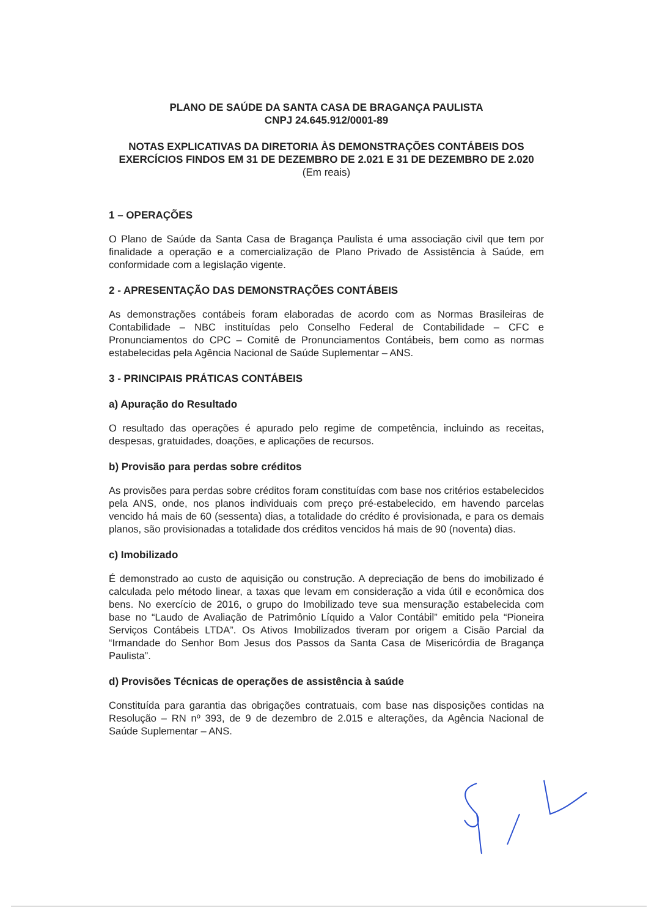PLANO DE SAÚDE DA SANTA CASA DE BRAGANÇA PAULISTA
CNPJ 24.645.912/0001-89
NOTAS EXPLICATIVAS DA DIRETORIA ÀS DEMONSTRAÇÕES CONTÁBEIS DOS EXERCÍCIOS FINDOS EM 31 DE DEZEMBRO DE 2.021 E 31 DE DEZEMBRO DE 2.020
(Em reais)
1 – OPERAÇÕES
O Plano de Saúde da Santa Casa de Bragança Paulista é uma associação civil que tem por finalidade a operação e a comercialização de Plano Privado de Assistência à Saúde, em conformidade com a legislação vigente.
2 - APRESENTAÇÃO DAS DEMONSTRAÇÕES CONTÁBEIS
As demonstrações contábeis foram elaboradas de acordo com as Normas Brasileiras de Contabilidade – NBC instituídas pelo Conselho Federal de Contabilidade – CFC e Pronunciamentos do CPC – Comitê de Pronunciamentos Contábeis, bem como as normas estabelecidas pela Agência Nacional de Saúde Suplementar – ANS.
3 - PRINCIPAIS PRÁTICAS CONTÁBEIS
a) Apuração do Resultado
O resultado das operações é apurado pelo regime de competência, incluindo as receitas, despesas, gratuidades, doações, e aplicações de recursos.
b) Provisão para perdas sobre créditos
As provisões para perdas sobre créditos foram constituídas com base nos critérios estabelecidos pela ANS, onde, nos planos individuais com preço pré-estabelecido, em havendo parcelas vencido há mais de 60 (sessenta) dias, a totalidade do crédito é provisionada, e para os demais planos, são provisionadas a totalidade dos créditos vencidos há mais de 90 (noventa) dias.
c) Imobilizado
É demonstrado ao custo de aquisição ou construção. A depreciação de bens do imobilizado é calculada pelo método linear, a taxas que levam em consideração a vida útil e econômica dos bens. No exercício de 2016, o grupo do Imobilizado teve sua mensuração estabelecida com base no “Laudo de Avaliação de Patrimônio Líquido a Valor Contábil” emitido pela “Pioneira Serviços Contábeis LTDA”. Os Ativos Imobilizados tiveram por origem a Cisão Parcial da “Irmandade do Senhor Bom Jesus dos Passos da Santa Casa de Misericórdia de Bragança Paulista”.
d) Provisões Técnicas de operações de assistência à saúde
Constituída para garantia das obrigações contratuais, com base nas disposições contidas na Resolução – RN nº 393, de 9 de dezembro de 2.015 e alterações, da Agência Nacional de Saúde Suplementar – ANS.